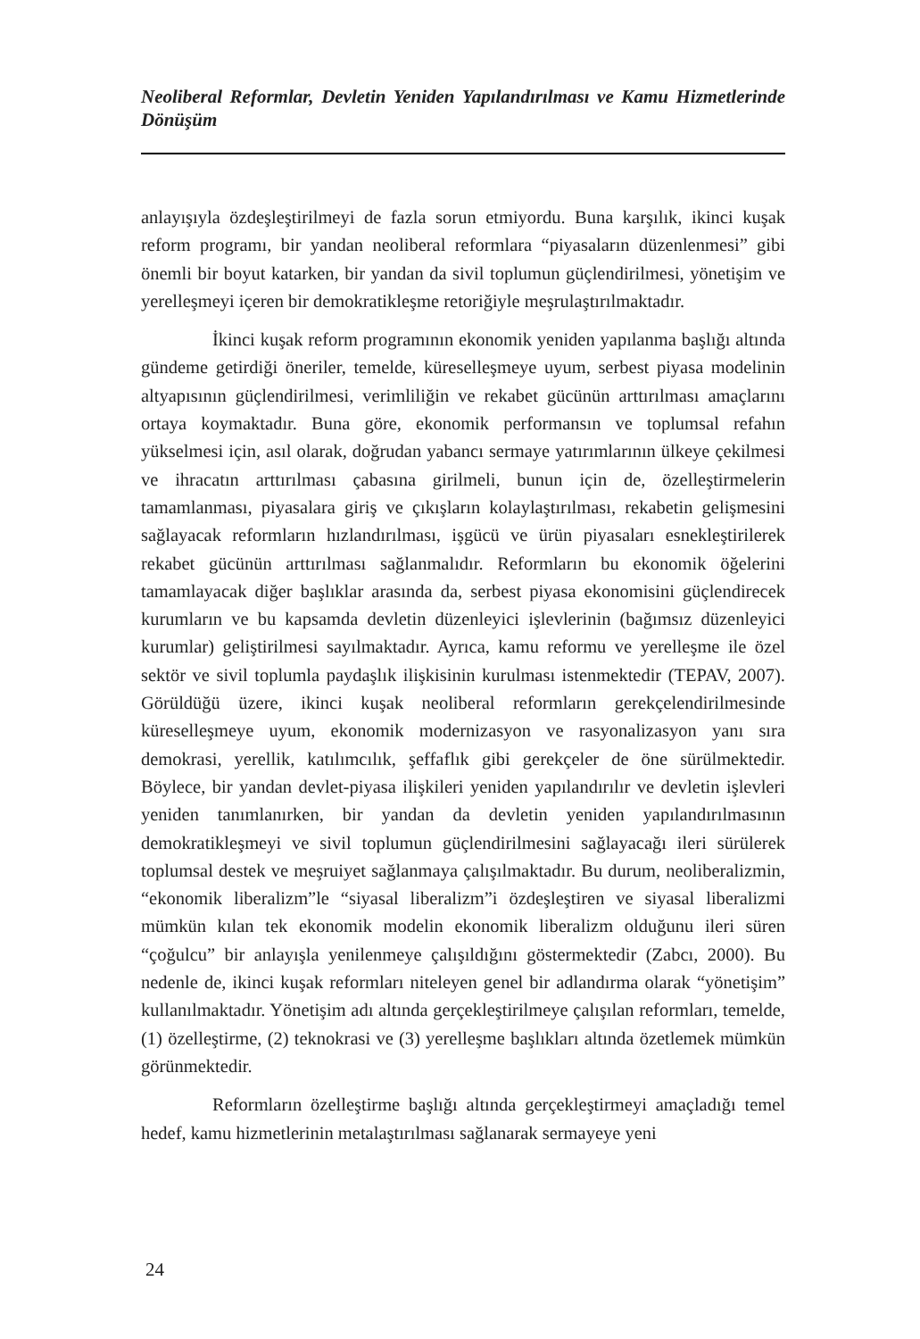Neoliberal Reformlar, Devletin Yeniden Yapılandırılması ve Kamu Hizmetlerinde Dönüşüm
anlayışıyla özdeşleştirilmeyi de fazla sorun etmiyordu. Buna karşılık, ikinci kuşak reform programı, bir yandan neoliberal reformlara “piyasaların düzenlenmesi” gibi önemli bir boyut katarken, bir yandan da sivil toplumun güçlendirilmesi, yönetişim ve yerelleşmeyi içeren bir demokratikleşme retoriğiyle meşrulaştırılmaktadır.
İkinci kuşak reform programının ekonomik yeniden yapılanma başlığı altında gündeme getirdiği öneriler, temelde, küreselleşmeye uyum, serbest piyasa modelinin altyapısının güçlendirilmesi, verimliliğin ve rekabet gücünün arttırılması amaçlarını ortaya koymaktadır. Buna göre, ekonomik performansın ve toplumsal refahın yükselmesi için, asıl olarak, doğrudan yabancı sermaye yatırımlarının ülkeye çekilmesi ve ihracatın arttırılması çabasına girilmeli, bunun için de, özelleştirmelerin tamamlanması, piyasalara giriş ve çıkışların kolaylaştırılması, rekabetin gelişmesini sağlayacak reformların hızlandırılması, işgücü ve ürün piyasaları esnekleştirilerek rekabet gücünün arttırılması sağlanmalıdır. Reformların bu ekonomik öğelerini tamamlayacak diğer başlıklar arasında da, serbest piyasa ekonomisini güçlendirecek kurumların ve bu kapsamda devletin düzenleyici işlevlerinin (bağımsız düzenleyici kurumlar) geliştirilmesi sayılmaktadır. Ayrıca, kamu reformu ve yerelleşme ile özel sektör ve sivil toplumla paydaşlık ilişkisinin kurulması istenmektedir (TEPAV, 2007). Görüldüğü üzere, ikinci kuşak neoliberal reformların gerekçelendirilmesinde küreselleşmeye uyum, ekonomik modernizasyon ve rasyonalizasyon yanı sıra demokrasi, yerellik, katılımcılık, şeffaflık gibi gerekçeler de öne sürülmektedir. Böylece, bir yandan devlet-piyasa ilişkileri yeniden yapılandırılır ve devletin işlevleri yeniden tanımlanırken, bir yandan da devletin yeniden yapılandırılmasının demokratikleşmeyi ve sivil toplumun güçlendirilmesini sağlayacağı ileri sürülerek toplumsal destek ve meşruiyet sağlanmaya çalışılmaktadır. Bu durum, neoliberalizmin, “ekonomik liberalizm”le “siyasal liberalizm”i özdeşleştiren ve siyasal liberalizmi mümkün kılan tek ekonomik modelin ekonomik liberalizm olduğunu ileri süren “çoğulcu” bir anlayışla yenilenmeye çalışıldığını göstermektedir (Zabcı, 2000). Bu nedenle de, ikinci kuşak reformları niteleyen genel bir adlandırma olarak “yönetişim” kullanılmaktadır. Yönetişim adı altında gerçekleştirilmeye çalışılan reformları, temelde, (1) özelleştirme, (2) teknokrasi ve (3) yerelleşme başlıkları altında özetlemek mümkün görünmektedir.
Reformların özelleştirme başlığı altında gerçekleştirmeyi amaçladığı temel hedef, kamu hizmetlerinin metalaştırılması sağlanarak sermayeye yeni
24